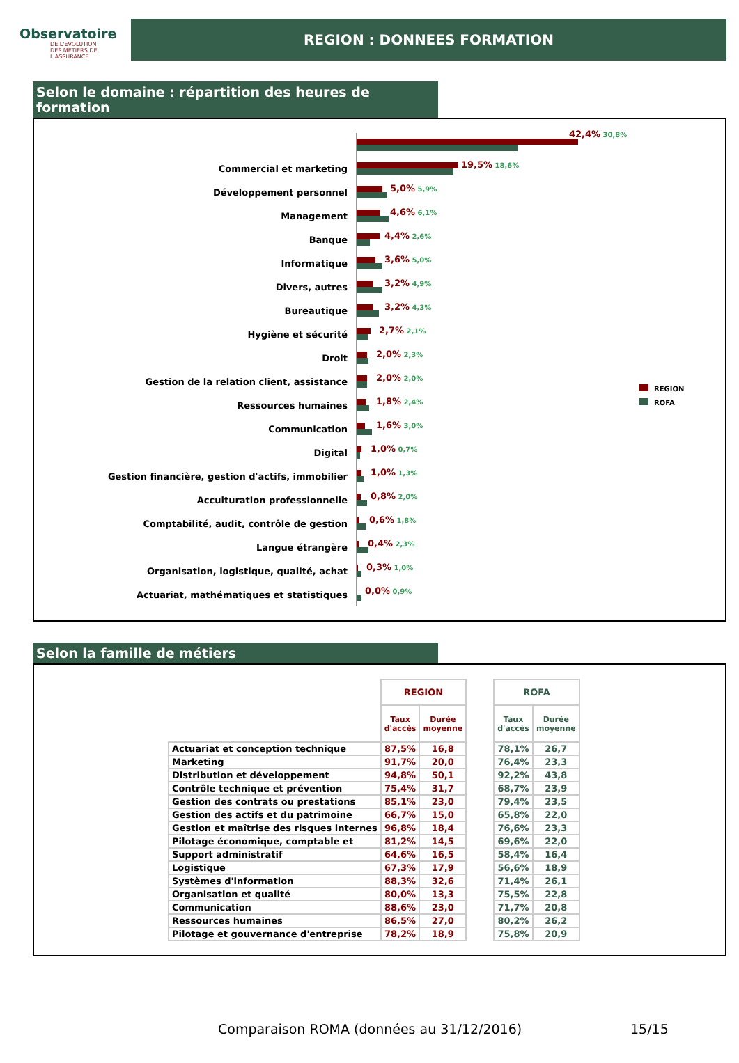Observatoire
DE L'EVOLUTION
DES METIERS DE L'ASSURANCE
REGION : DONNEES FORMATION
Selon le domaine : répartition des heures de formation
42,4% 30,8%
Commercial et marketing
19,5% 18,6%
Développement personnel
5,0% 5,9%
Management
4,6% 6,1%
Banque
4,4% 2,6%
Informatique
3,6% 5,0%
Divers, autres
3,2% 4,9%
Bureautique
3,2% 4,3%
Hygiène et sécurité
2,7% 2,1%
Droit
2,0% 2,3%
Gestion de la relation client, assistance
2,0% 2,0%
Ressources humaines
1,8% 2,4%
Communication
1,6% 3,0%
Digital
1,0% 0,7%
Gestion financière, gestion d'actifs, immobilier
1,0% 1,3%
Acculturation professionnelle
0,8% 2,0%
Comptabilité, audit, contrôle de gestion
0,6% 1,8%
Langue étrangère
0,4% 2,3%
Organisation, logistique, qualité, achat
0,3% 1,0%
Actuariat, mathématiques et statistiques
0,0% 0,9%
REGION
ROFA
Selon la famille de métiers
| | REGION | | | ROFA | |
| --- | --- | --- | --- | --- | --- |
| | Taux d'accès | Durée moyenne | | Taux d'accès | Durée moyenne |
| Actuariat et conception technique | 87,5% | 16,8 | | 78,1% | 26,7 |
| Marketing | 91,7% | 20,0 | | 76,4% | 23,3 |
| Distribution et développement | 94,8% | 50,1 | | 92,2% | 43,8 |
| Contrôle technique et prévention | 75,4% | 31,7 | | 68,7% | 23,9 |
| Gestion des contrats ou prestations | 85,1% | 23,0 | | 79,4% | 23,5 |
| Gestion des actifs et du patrimoine | 66,7% | 15,0 | | 65,8% | 22,0 |
| Gestion et maîtrise des risques internes | 96,8% | 18,4 | | 76,6% | 23,3 |
| Pilotage économique, comptable et | 81,2% | 14,5 | | 69,6% | 22,0 |
| Support administratif | 64,6% | 16,5 | | 58,4% | 16,4 |
| Logistique | 67,3% | 17,9 | | 56,6% | 18,9 |
| Systèmes d'information | 88,3% | 32,6 | | 71,4% | 26,1 |
| Organisation et qualité | 80,0% | 13,3 | | 75,5% | 22,8 |
| Communication | 88,6% | 23,0 | | 71,7% | 20,8 |
| Ressources humaines | 86,5% | 27,0 | | 80,2% | 26,2 |
| Pilotage et gouvernance d'entreprise | 78,2% | 18,9 | | 75,8% | 20,9 |
Comparaison ROMA (données au 31/12/2016)
15/15